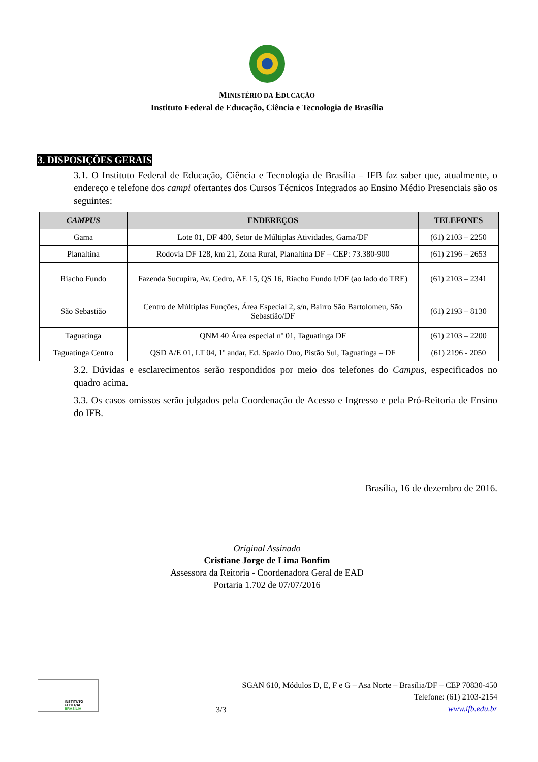MINISTÉRIO DA EDUCAÇÃO
Instituto Federal de Educação, Ciência e Tecnologia de Brasília
3. DISPOSIÇÕES GERAIS
3.1. O Instituto Federal de Educação, Ciência e Tecnologia de Brasília – IFB faz saber que, atualmente, o endereço e telefone dos campi ofertantes dos Cursos Técnicos Integrados ao Ensino Médio Presenciais são os seguintes:
| CAMPUS | ENDEREÇOS | TELEFONES |
| --- | --- | --- |
| Gama | Lote 01, DF 480, Setor de Múltiplas Atividades, Gama/DF | (61) 2103 – 2250 |
| Planaltina | Rodovia DF 128, km 21, Zona Rural, Planaltina DF – CEP: 73.380-900 | (61) 2196 – 2653 |
| Riacho Fundo | Fazenda Sucupira, Av. Cedro, AE 15, QS 16, Riacho Fundo I/DF (ao lado do TRE) | (61) 2103 – 2341 |
| São Sebastião | Centro de Múltiplas Funções, Área Especial 2, s/n, Bairro São Bartolomeu, São Sebastião/DF | (61) 2193 – 8130 |
| Taguatinga | QNM 40 Área especial nº 01, Taguatinga DF | (61) 2103 – 2200 |
| Taguatinga Centro | QSD A/E 01, LT 04, 1º andar, Ed. Spazio Duo, Pistão Sul, Taguatinga – DF | (61) 2196 - 2050 |
3.2. Dúvidas e esclarecimentos serão respondidos por meio dos telefones do Campus, especificados no quadro acima.
3.3. Os casos omissos serão julgados pela Coordenação de Acesso e Ingresso e pela Pró-Reitoria de Ensino do IFB.
Brasília, 16 de dezembro de 2016.
Original Assinado
Cristiane Jorge de Lima Bonfim
Assessora da Reitoria - Coordenadora Geral de EAD
Portaria 1.702 de 07/07/2016
INSTITUTO FEDERAL
BRASÍLIA
3/3
SGAN 610, Módulos D, E, F e G – Asa Norte – Brasília/DF – CEP 70830-450
Telefone: (61) 2103-2154
www.ifb.edu.br